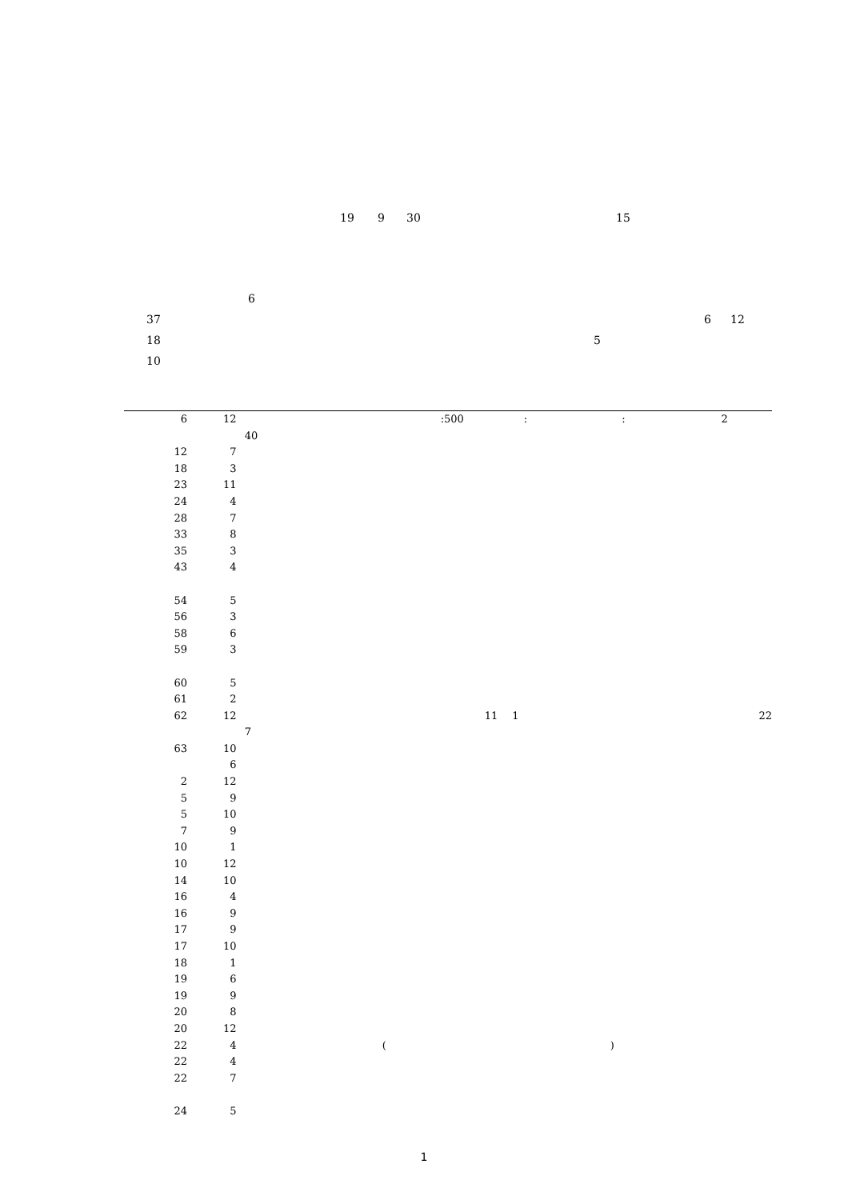19 9 30 15
6
37 6 12
18 5
10
| 6 | 12 | :500 : : 2 |
| | | 40 |
| 12 | 7 | |
| 18 | 3 | |
| 23 | 11 | |
| 24 | 4 | |
| 28 | 7 | |
| 33 | 8 | |
| 35 | 3 | |
| 43 | 4 | |
| 54 | 5 | |
| 56 | 3 | |
| 58 | 6 | |
| 59 | 3 | |
| 60 | 5 | |
| 61 | 2 | |
| 62 | 12 | 11 1 22 |
| | | 7 |
| 63 | 10 | |
| | 6 | |
| 2 | 12 | |
| 5 | 9 | |
| 5 | 10 | |
| 7 | 9 | |
| 10 | 1 | |
| 10 | 12 | |
| 14 | 10 | |
| 16 | 4 | |
| 16 | 9 | |
| 17 | 9 | |
| 17 | 10 | |
| 18 | 1 | |
| 19 | 6 | |
| 19 | 9 | |
| 20 | 8 | |
| 20 | 12 | |
| 22 | 4 | ( ) |
| 22 | 4 | |
| 22 | 7 | |
| 24 | 5 | |
1